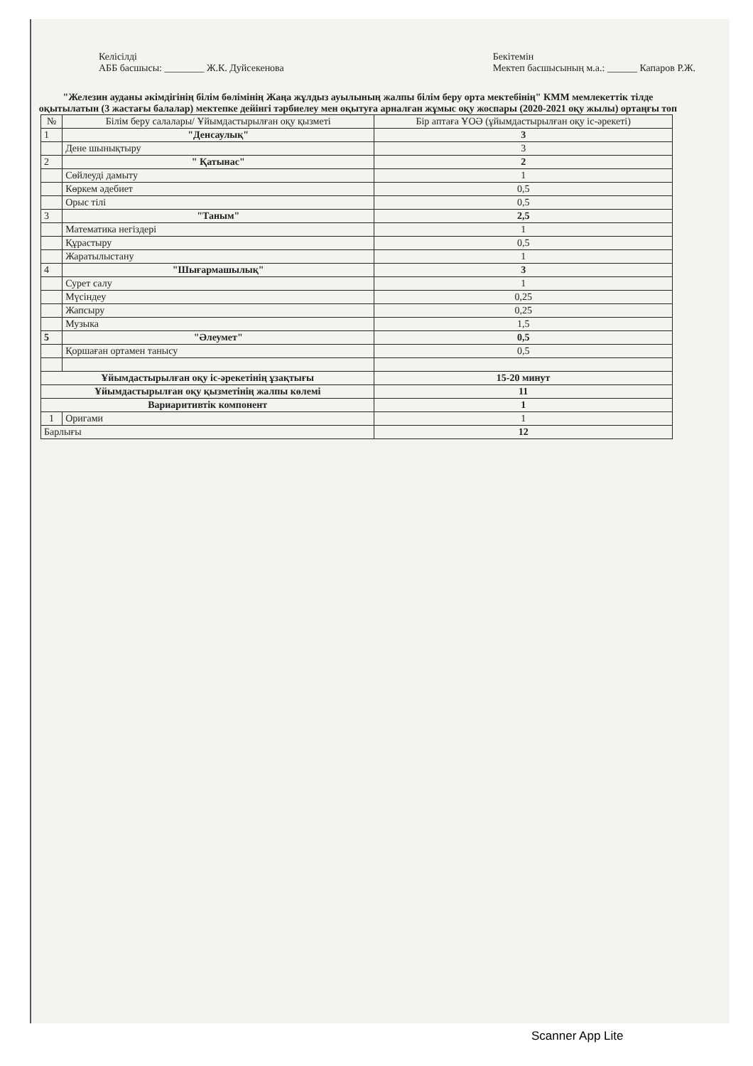Келісілді
АББ басшысы: ________ Ж.К. Дуйсекенова
Бекітемін
Мектеп басшысының м.а.: ______ Капаров Р.Ж.
"Железин ауданы әкімдігінің білім бөлімінің Жаңа жұлдыз ауылының жалпы білім беру орта мектебінің" КММ мемлекеттік тілде оқытылатын (3 жастағы балалар) мектепке дейінгі тәрбиелеу мен оқытуға арналған жұмыс оқу жоспары (2020-2021 оқу жылы) ортаңғы топ
| № | Білім беру салалары/ Ұйымдастырылған оқу қызметі | Бір аптаға ҰОӘ (ұйымдастырылған оқу іс-әрекеті) |
| --- | --- | --- |
| 1 | "Денсаулық" | 3 |
| | Дене шынықтыру | 3 |
| 2 | " Қатынас" | 2 |
| | Сөйлеуді дамыту | 1 |
| | Көркем әдебиет | 0,5 |
| | Орыс тілі | 0,5 |
| 3 | "Таным" | 2,5 |
| | Математика негіздері | 1 |
| | Құрастыру | 0,5 |
| | Жаратылыстану | 1 |
| 4 | "Шығармашылық" | 3 |
| | Сурет салу | 1 |
| | Мүсіндеу | 0,25 |
| | Жапсыру | 0,25 |
| | Музыка | 1,5 |
| 5 | "Әлеумет" | 0,5 |
| | Қоршаған ортамен танысу | 0,5 |
| Ұйымдастырылған оқу іс-әрекетінің ұзақтығы | | 15-20 минут |
| Ұйымдастырылған оқу қызметінің жалпы көлемі | | 11 |
| Вариаритивтік компонент | | 1 |
| 1 | Оригами | 1 |
| Барлығы | | 12 |
Scanner App Lite